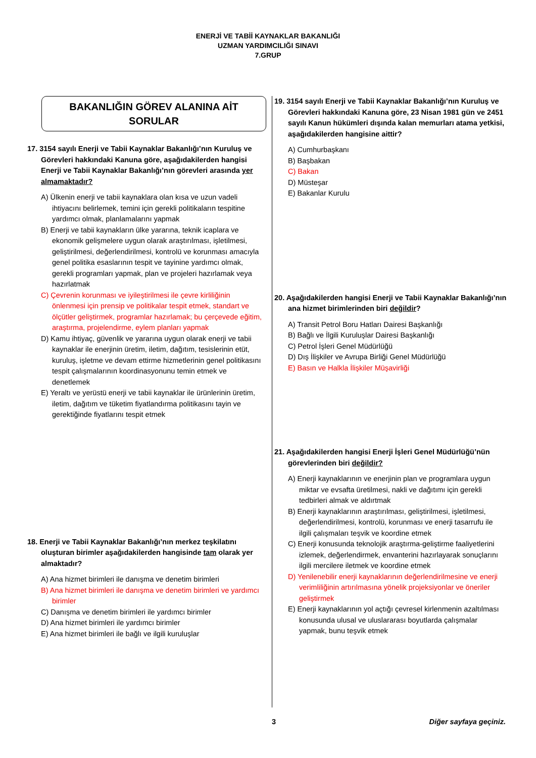ENERJİ VE TABİİ KAYNAKLAR BAKANLIĞI
UZMAN YARDIMCILIĞI SINAVI
7.GRUP
BAKANLIĞIN GÖREV ALANINA AİT
SORULAR
17. 3154 sayılı Enerji ve Tabii Kaynaklar Bakanlığı’nın Kuruluş ve Görevleri hakkındaki Kanuna göre, aşağıdakilerden hangisi Enerji ve Tabii Kaynaklar Bakanlığı’nın görevleri arasında yer almamaktadır?
A) Ülkenin enerji ve tabii kaynaklara olan kısa ve uzun vadeli ihtiyacını belirlemek, temini için gerekli politikaların tespitine yardımcı olmak, planlamalarını yapmak
B) Enerji ve tabii kaynakların ülke yararına, teknik icaplara ve ekonomik gelişmelere uygun olarak araştırılması, işletilmesi, geliştirilmesi, değerlendirilmesi, kontrolü ve korunması amacıyla genel politika esaslarının tespit ve tayinine yardımcı olmak, gerekli programları yapmak, plan ve projeleri hazırlamak veya hazırlatmak
C) Çevrenin korunması ve iyileştirilmesi ile çevre kirliliğinin önlenmesi için prensip ve politikalar tespit etmek, standart ve ölçütler geliştirmek, programlar hazırlamak; bu çerçevede eğitim, araştırma, projelendirme, eylem planları yapmak
D) Kamu ihtiyaç, güvenlik ve yararına uygun olarak enerji ve tabii kaynaklar ile enerjinin üretim, iletim, dağıtım, tesislerinin etüt, kuruluş, işletme ve devam ettirme hizmetlerinin genel politikasını tespit çalışmalarının koordinasyonunu temin etmek ve denetlemek
E) Yeraltı ve yerüstü enerji ve tabii kaynaklar ile ürünlerinin üretim, iletim, dağıtım ve tüketim fiyatlandırma politikasını tayin ve gerektiğinde fiyatlarını tespit etmek
18. Enerji ve Tabii Kaynaklar Bakanlığı’nın merkez teşkilatını oluşturan birimler aşağıdakilerden hangisinde tam olarak yer almaktadır?
A) Ana hizmet birimleri ile danışma ve denetim birimleri
B) Ana hizmet birimleri ile danışma ve denetim birimleri ve yardımcı birimler
C) Danışma ve denetim birimleri ile yardımcı birimler
D) Ana hizmet birimleri ile yardımcı birimler
E) Ana hizmet birimleri ile bağlı ve ilgili kuruluşlar
19. 3154 sayılı Enerji ve Tabii Kaynaklar Bakanlığı’nın Kuruluş ve Görevleri hakkındaki Kanuna göre, 23 Nisan 1981 gün ve 2451 sayılı Kanun hükümleri dışında kalan memurları atama yetkisi, aşağıdakilerden hangisine aittir?
A) Cumhurbaşkanı
B) Başbakan
C) Bakan
D) Müsteşar
E) Bakanlar Kurulu
20. Aşağıdakilerden hangisi Enerji ve Tabii Kaynaklar Bakanlığı’nın ana hizmet birimlerinden biri değildir?
A) Transit Petrol Boru Hatları Dairesi Başkanlığı
B) Bağlı ve İlgili Kuruluşlar Dairesi Başkanlığı
C) Petrol İşleri Genel Müdürlüğü
D) Dış İlişkiler ve Avrupa Birliği Genel Müdürlüğü
E) Basın ve Halkla İlişkiler Müşavirliği
21. Aşağıdakilerden hangisi Enerji İşleri Genel Müdürlüğü’nün görevlerinden biri değildir?
A) Enerji kaynaklarının ve enerjinin plan ve programlara uygun miktar ve evsafta üretilmesi, nakli ve dağıtımı için gerekli tedbirleri almak ve aldırtmak
B) Enerji kaynaklarının araştırılması, geliştirilmesi, işletilmesi, değerlendirilmesi, kontrolü, korunması ve enerji tasarrufu ile ilgili çalışmaları teşvik ve koordine etmek
C) Enerji konusunda teknolojik araştırma-geliştirme faaliyetlerini izlemek, değerlendirmek, envanterini hazırlayarak sonuçlarını ilgili mercilere iletmek ve koordine etmek
D) Yenilenebilir enerji kaynaklarının değerlendirilmesine ve enerji verimliliğinin artırılmasına yönelik projeksiyonlar ve öneriler geliştirmek
E) Enerji kaynaklarının yol açtığı çevresel kirlenmenin azaltılması konusunda ulusal ve uluslararası boyutlarda çalışmalar yapmak, bunu teşvik etmek
3 Diğer sayfaya geçiniz.